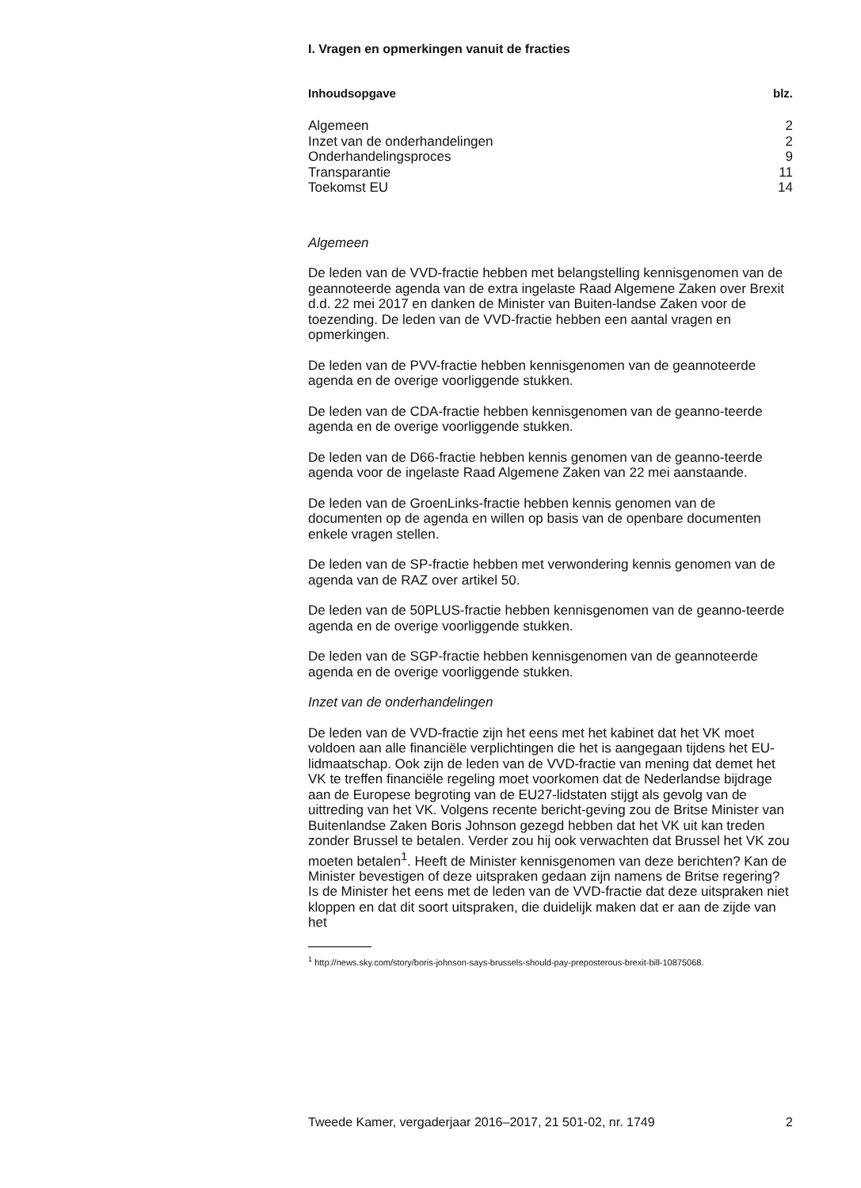I. Vragen en opmerkingen vanuit de fracties
Inhoudsopgave blz.
Algemeen 2
Inzet van de onderhandelingen 2
Onderhandelingsproces 9
Transparantie 11
Toekomst EU 14
Algemeen
De leden van de VVD-fractie hebben met belangstelling kennisgenomen van de geannoteerde agenda van de extra ingelaste Raad Algemene Zaken over Brexit d.d. 22 mei 2017 en danken de Minister van Buiten-landse Zaken voor de toezending. De leden van de VVD-fractie hebben een aantal vragen en opmerkingen.
De leden van de PVV-fractie hebben kennisgenomen van de geannoteerde agenda en de overige voorliggende stukken.
De leden van de CDA-fractie hebben kennisgenomen van de geanno-teerde agenda en de overige voorliggende stukken.
De leden van de D66-fractie hebben kennis genomen van de geanno-teerde agenda voor de ingelaste Raad Algemene Zaken van 22 mei aanstaande.
De leden van de GroenLinks-fractie hebben kennis genomen van de documenten op de agenda en willen op basis van de openbare documenten enkele vragen stellen.
De leden van de SP-fractie hebben met verwondering kennis genomen van de agenda van de RAZ over artikel 50.
De leden van de 50PLUS-fractie hebben kennisgenomen van de geanno-teerde agenda en de overige voorliggende stukken.
De leden van de SGP-fractie hebben kennisgenomen van de geannoteerde agenda en de overige voorliggende stukken.
Inzet van de onderhandelingen
De leden van de VVD-fractie zijn het eens met het kabinet dat het VK moet voldoen aan alle financiële verplichtingen die het is aangegaan tijdens het EU-lidmaatschap. Ook zijn de leden van de VVD-fractie van mening dat demet het VK te treffen financiële regeling moet voorkomen dat de Nederlandse bijdrage aan de Europese begroting van de EU27-lidstaten stijgt als gevolg van de uittreding van het VK. Volgens recente bericht-geving zou de Britse Minister van Buitenlandse Zaken Boris Johnson gezegd hebben dat het VK uit kan treden zonder Brussel te betalen. Verder zou hij ook verwachten dat Brussel het VK zou moeten betalen<sup>1</sup>. Heeft de Minister kennisgenomen van deze berichten? Kan de Minister bevestigen of deze uitspraken gedaan zijn namens de Britse regering? Is de Minister het eens met de leden van de VVD-fractie dat deze uitspraken niet kloppen en dat dit soort uitspraken, die duidelijk maken dat er aan de zijde van het
<sup>1</sup> http://news.sky.com/story/boris-johnson-says-brussels-should-pay-preposterous-brexit-bill-10875068.
Tweede Kamer, vergaderjaar 2016–2017, 21 501-02, nr. 1749 2